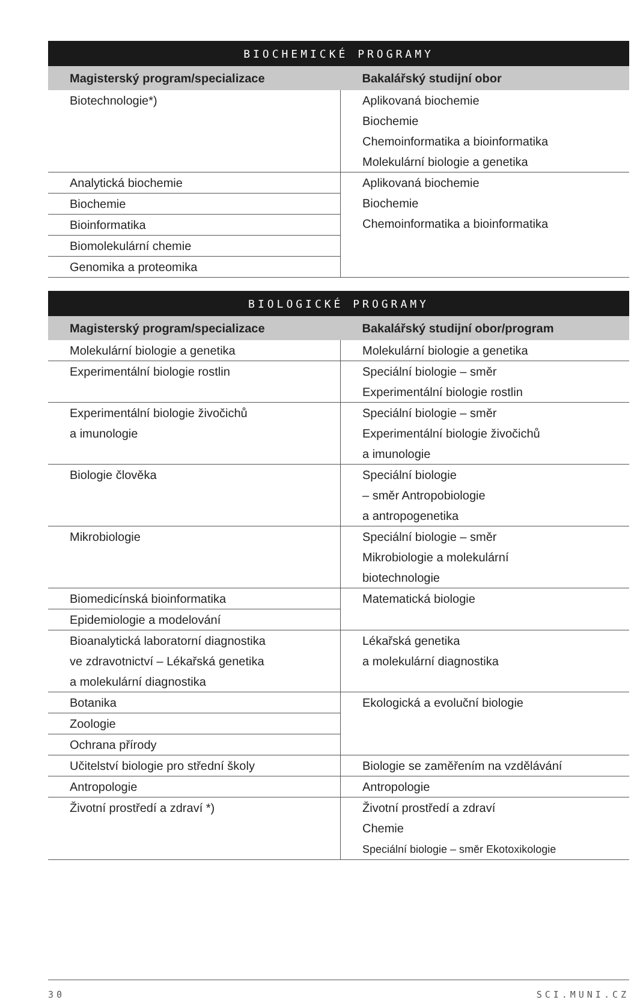| BIOCHEMICKÉ PROGRAMY | |
| --- | --- |
| Magisterský program/specializace | Bakalářský studijní obor |
| Biotechnologie*) | Aplikovaná biochemie Biochemie Chemoinformatika a bioinformatika Molekulární biologie a genetika |
| Analytická biochemie | Aplikovaná biochemie Biochemie Chemoinformatika a bioinformatika |
| Biochemie | |
| Bioinformatika | |
| Biomolekulární chemie | |
| Genomika a proteomika | |
| BIOLOGICKÉ PROGRAMY | |
| --- | --- |
| Magisterský program/specializace | Bakalářský studijní obor/program |
| Molekulární biologie a genetika | Molekulární biologie a genetika |
| Experimentální biologie rostlin | Speciální biologie – směr Experimentální biologie rostlin |
| Experimentální biologie živočichů a imunologie | Speciální biologie – směr Experimentální biologie živočichů a imunologie |
| Biologie člověka | Speciální biologie – směr Antropobiologie a antropogenetika |
| Mikrobiologie | Speciální biologie – směr Mikrobiologie a molekulární biotechnologie |
| Biomedicínská bioinformatika | Matematická biologie |
| Epidemiologie a modelování | |
| Bioanalytická laboratorní diagnostika ve zdravotnictví – Lékařská genetika a molekulární diagnostika | Lékařská genetika a molekulární diagnostika |
| Botanika | Ekologická a evoluční biologie |
| Zoologie | |
| Ochrana přírody | |
| Učitelství biologie pro střední školy | Biologie se zaměřením na vzdělávání |
| Antropologie | Antropologie |
| Životní prostředí a zdraví *) | Životní prostředí a zdraví Chemie Speciální biologie – směr Ekotoxikologie |
30 SCI.MUNI.CZ